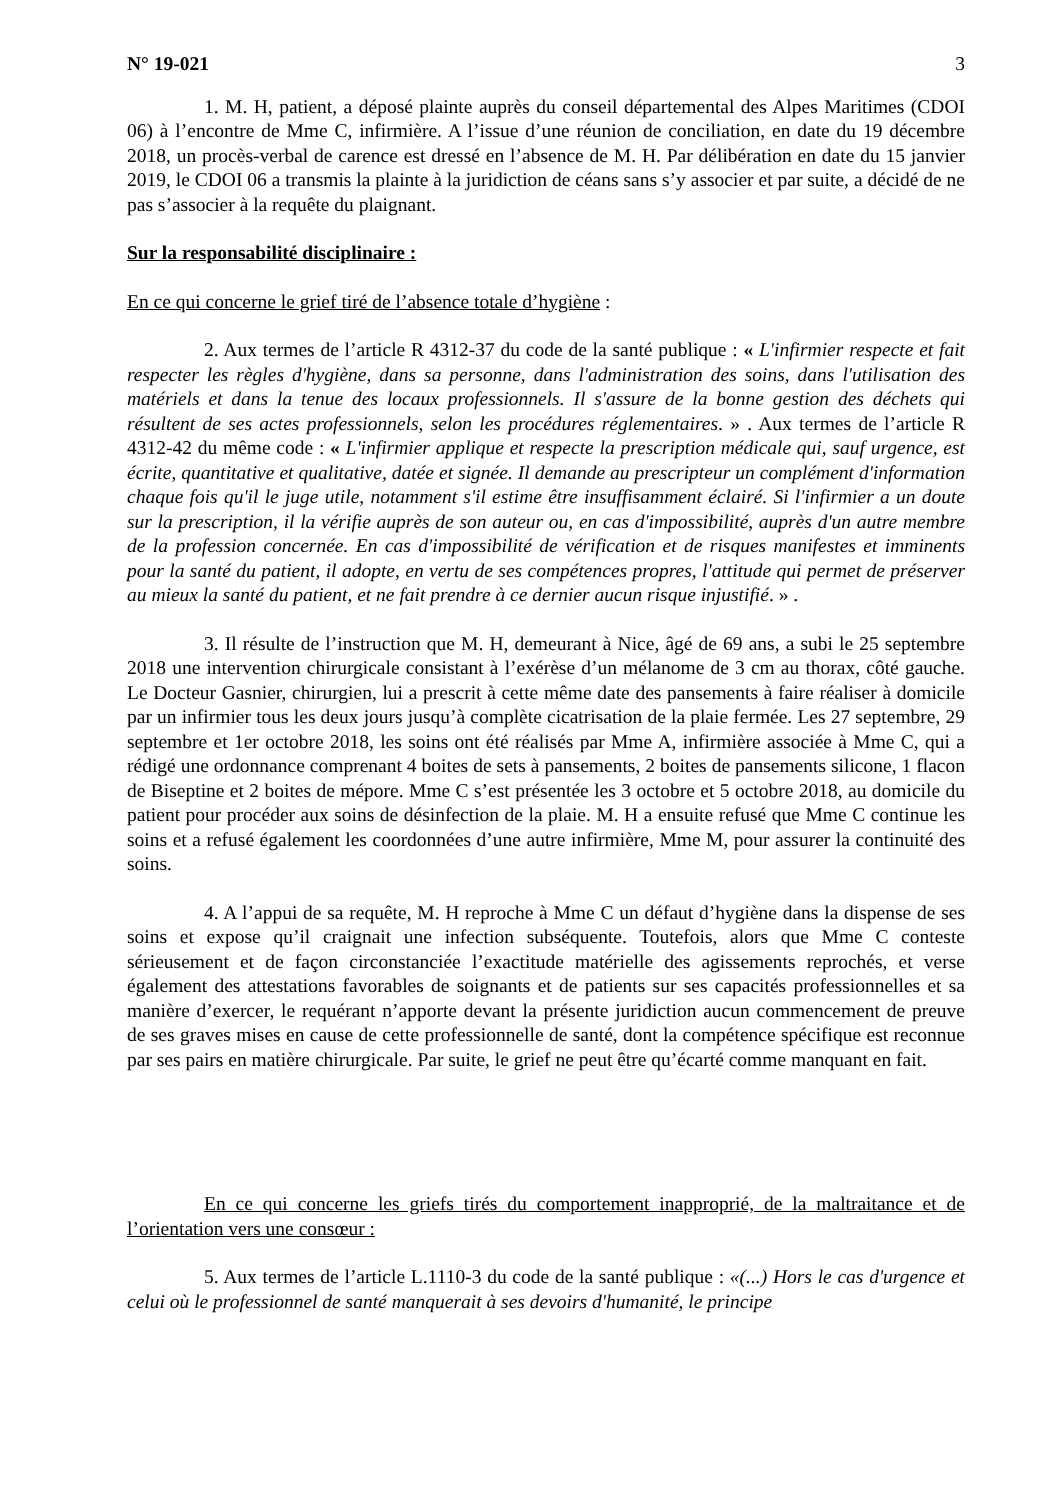N° 19-021 3
1. M. H, patient, a déposé plainte auprès du conseil départemental des Alpes Maritimes (CDOI 06) à l’encontre de Mme C, infirmière. A l’issue d’une réunion de conciliation, en date du 19 décembre 2018, un procès-verbal de carence est dressé en l’absence de M. H. Par délibération en date du 15 janvier 2019, le CDOI 06 a transmis la plainte à la juridiction de céans sans s’y associer et par suite, a décidé de ne pas s’associer à la requête du plaignant.
Sur la responsabilité disciplinaire :
En ce qui concerne le grief tiré de l’absence totale d’hygiène :
2. Aux termes de l’article R 4312-37 du code de la santé publique : « L'infirmier respecte et fait respecter les règles d'hygiène, dans sa personne, dans l'administration des soins, dans l'utilisation des matériels et dans la tenue des locaux professionnels. Il s'assure de la bonne gestion des déchets qui résultent de ses actes professionnels, selon les procédures réglementaires. » . Aux termes de l’article R 4312-42 du même code : « L'infirmier applique et respecte la prescription médicale qui, sauf urgence, est écrite, quantitative et qualitative, datée et signée. Il demande au prescripteur un complément d'information chaque fois qu'il le juge utile, notamment s'il estime être insuffisamment éclairé. Si l'infirmier a un doute sur la prescription, il la vérifie auprès de son auteur ou, en cas d'impossibilité, auprès d'un autre membre de la profession concernée. En cas d'impossibilité de vérification et de risques manifestes et imminents pour la santé du patient, il adopte, en vertu de ses compétences propres, l'attitude qui permet de préserver au mieux la santé du patient, et ne fait prendre à ce dernier aucun risque injustifié. » .
3. Il résulte de l’instruction que M. H, demeurant à Nice, âgé de 69 ans, a subi le 25 septembre 2018 une intervention chirurgicale consistant à l’exérèse d’un mélanome de 3 cm au thorax, côté gauche. Le Docteur Gasnier, chirurgien, lui a prescrit à cette même date des pansements à faire réaliser à domicile par un infirmier tous les deux jours jusqu’à complète cicatrisation de la plaie fermée. Les 27 septembre, 29 septembre et 1er octobre 2018, les soins ont été réalisés par Mme A, infirmière associée à Mme C, qui a rédigé une ordonnance comprenant 4 boites de sets à pansements, 2 boites de pansements silicone, 1 flacon de Biseptine et 2 boites de mépore. Mme C s’est présentée les 3 octobre et 5 octobre 2018, au domicile du patient pour procéder aux soins de désinfection de la plaie. M. H a ensuite refusé que Mme C continue les soins et a refusé également les coordonnées d’une autre infirmière, Mme M, pour assurer la continuité des soins.
4. A l’appui de sa requête, M. H reproche à Mme C un défaut d’hygiène dans la dispense de ses soins et expose qu’il craignait une infection subséquente. Toutefois, alors que Mme C conteste sérieusement et de façon circonstanciée l’exactitude matérielle des agissements reprochés, et verse également des attestations favorables de soignants et de patients sur ses capacités professionnelles et sa manière d’exercer, le requérant n’apporte devant la présente juridiction aucun commencement de preuve de ses graves mises en cause de cette professionnelle de santé, dont la compétence spécifique est reconnue par ses pairs en matière chirurgicale. Par suite, le grief ne peut être qu’écarté comme manquant en fait.
En ce qui concerne les griefs tirés du comportement inapproprié, de la maltraitance et de l’orientation vers une consœur :
5. Aux termes de l’article L.1110-3 du code de la santé publique : «(...) Hors le cas d'urgence et celui où le professionnel de santé manquerait à ses devoirs d'humanité, le principe